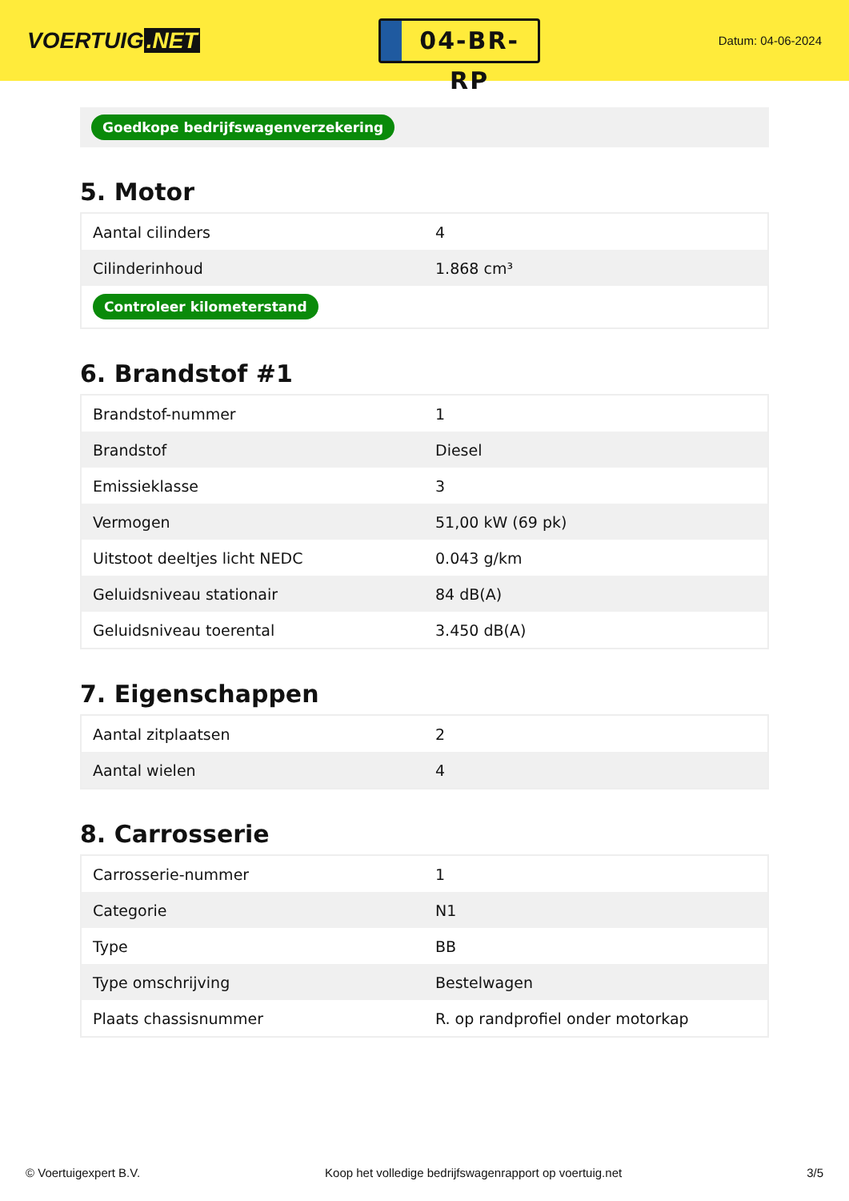VOERTUIG.NET
04-BR-RP
Datum: 04-06-2024
Goedkope bedrijfswagenverzekering
5. Motor
| Aantal cilinders | 4 |
| Cilinderinhoud | 1.868 cm³ |
| Controleer kilometerstand | |
6. Brandstof #1
| Brandstof-nummer | 1 |
| Brandstof | Diesel |
| Emissieklasse | 3 |
| Vermogen | 51,00 kW (69 pk) |
| Uitstoot deeltjes licht NEDC | 0.043 g/km |
| Geluidsniveau stationair | 84 dB(A) |
| Geluidsniveau toerental | 3.450 dB(A) |
7. Eigenschappen
| Aantal zitplaatsen | 2 |
| Aantal wielen | 4 |
8. Carrosserie
| Carrosserie-nummer | 1 |
| Categorie | N1 |
| Type | BB |
| Type omschrijving | Bestelwagen |
| Plaats chassisnummer | R. op randprofiel onder motorkap |
© Voertuigexpert B.V. Koop het volledige bedrijfswagenrapport op voertuig.net 3/5